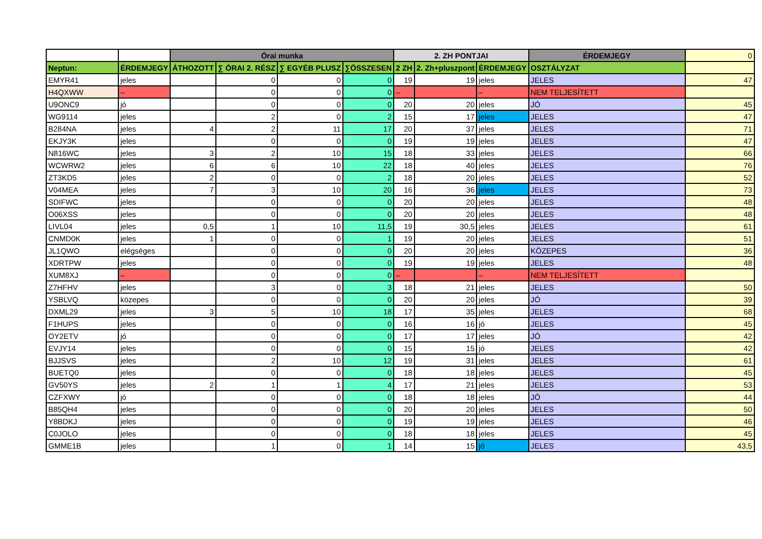| | | Órai munka | | | | 2. ZH PONTJAI | | | ÉRDEMJEGY | 0 |
| --- | --- | --- | --- | --- | --- | --- | --- | --- | --- | --- |
| Neptun: | ÉRDEMJEGY | ÁTHOZOTT | ∑ ÓRAI 2. RÉSZ | ∑ EGYÉB PLUSZ | ∑ÖSSZESEN | 2 ZH | 2. Zh+pluszpont | ÉRDEMJEGY | OSZTÁLYZAT | |
| EMYR41 | jeles | | 0 | 0 | 0 | 19 | 19 | jeles | JELES | 47 |
| H4QXWW | – | | 0 | 0 | 0 | – | | – | NEM TELJESÍTETT | |
| U9ONC9 | jó | | 0 | 0 | 0 | 20 | 20 | jeles | JÓ | 45 |
| WG9114 | jeles | | 2 | 0 | 2 | 15 | 17 | jeles | JELES | 47 |
| B284NA | jeles | 4 | 2 | 11 | 17 | 20 | 37 | jeles | JELES | 71 |
| EKJY3K | jeles | | 0 | 0 | 0 | 19 | 19 | jeles | JELES | 47 |
| N816WC | jeles | 3 | 2 | 10 | 15 | 18 | 33 | jeles | JELES | 66 |
| WCWRW2 | jeles | 6 | 6 | 10 | 22 | 18 | 40 | jeles | JELES | 76 |
| ZT3KD5 | jeles | 2 | 0 | 0 | 2 | 18 | 20 | jeles | JELES | 52 |
| V04MEA | jeles | 7 | 3 | 10 | 20 | 16 | 36 | jeles | JELES | 73 |
| SDIFWC | jeles | | 0 | 0 | 0 | 20 | 20 | jeles | JELES | 48 |
| O06XSS | jeles | | 0 | 0 | 0 | 20 | 20 | jeles | JELES | 48 |
| LIVL04 | jeles | 0,5 | 1 | 10 | 11,5 | 19 | 30,5 | jeles | JELES | 61 |
| CNMD0K | jeles | 1 | 0 | 0 | 1 | 19 | 20 | jeles | JELES | 51 |
| JL1QWO | elégséges | | 0 | 0 | 0 | 20 | 20 | jeles | KÖZEPES | 36 |
| XDRTPW | jeles | | 0 | 0 | 0 | 19 | 19 | jeles | JELES | 48 |
| XUM8XJ | – | | 0 | 0 | 0 | – | | – | NEM TELJESÍTETT | |
| Z7HFHV | jeles | | 3 | 0 | 3 | 18 | 21 | jeles | JELES | 50 |
| YSBLVQ | közepes | | 0 | 0 | 0 | 20 | 20 | jeles | JÓ | 39 |
| DXML29 | jeles | 3 | 5 | 10 | 18 | 17 | 35 | jeles | JELES | 68 |
| F1HUPS | jeles | | 0 | 0 | 0 | 16 | 16 | jó | JELES | 45 |
| OY2ETV | jó | | 0 | 0 | 0 | 17 | 17 | jeles | JÓ | 42 |
| EVJY14 | jeles | | 0 | 0 | 0 | 15 | 15 | jó | JELES | 42 |
| BJJSVS | jeles | | 2 | 10 | 12 | 19 | 31 | jeles | JELES | 61 |
| BUETQ0 | jeles | | 0 | 0 | 0 | 18 | 18 | jeles | JELES | 45 |
| GV50YS | jeles | 2 | 1 | 1 | 4 | 17 | 21 | jeles | JELES | 53 |
| CZFXWY | jó | | 0 | 0 | 0 | 18 | 18 | jeles | JÓ | 44 |
| B85QH4 | jeles | | 0 | 0 | 0 | 20 | 20 | jeles | JELES | 50 |
| Y8BDKJ | jeles | | 0 | 0 | 0 | 19 | 19 | jeles | JELES | 46 |
| C0JOLO | jeles | | 0 | 0 | 0 | 18 | 18 | jeles | JELES | 45 |
| GMME1B | jeles | | 1 | 0 | 1 | 14 | 15 | jó | JELES | 43,5 |